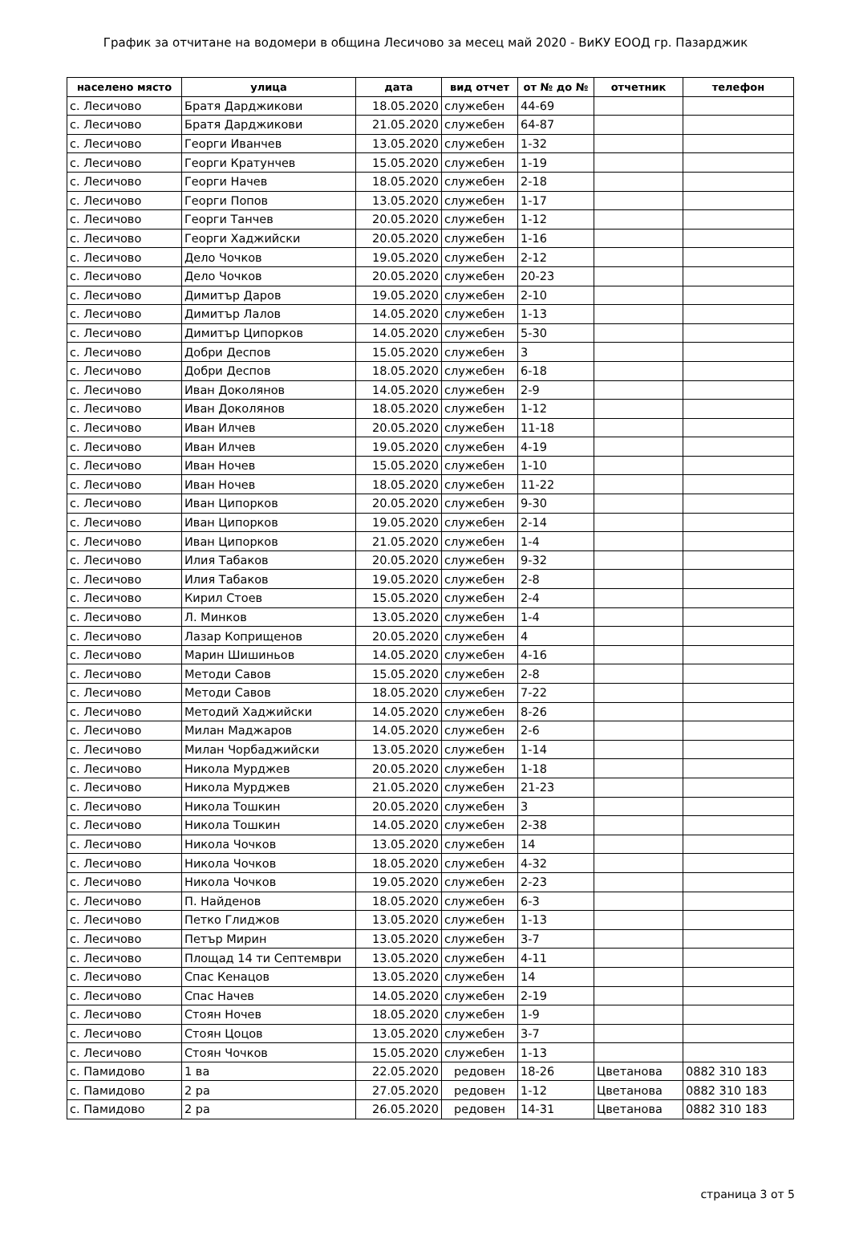График за отчитане на водомери в община Лесичово за месец май 2020 - ВиКУ ЕООД гр. Пазарджик
| населено място | улица | дата | вид отчет | от № до № | отчетник | телефон |
| --- | --- | --- | --- | --- | --- | --- |
| с. Лесичово | Братя Дарджикови | 18.05.2020 | служебен | 44-69 | | |
| с. Лесичово | Братя Дарджикови | 21.05.2020 | служебен | 64-87 | | |
| с. Лесичово | Георги Иванчев | 13.05.2020 | служебен | 1-32 | | |
| с. Лесичово | Георги Кратунчев | 15.05.2020 | служебен | 1-19 | | |
| с. Лесичово | Георги Начев | 18.05.2020 | служебен | 2-18 | | |
| с. Лесичово | Георги Попов | 13.05.2020 | служебен | 1-17 | | |
| с. Лесичово | Георги Танчев | 20.05.2020 | служебен | 1-12 | | |
| с. Лесичово | Георги Хаджийски | 20.05.2020 | служебен | 1-16 | | |
| с. Лесичово | Дело Чочков | 19.05.2020 | служебен | 2-12 | | |
| с. Лесичово | Дело Чочков | 20.05.2020 | служебен | 20-23 | | |
| с. Лесичово | Димитър Даров | 19.05.2020 | служебен | 2-10 | | |
| с. Лесичово | Димитър Лалов | 14.05.2020 | служебен | 1-13 | | |
| с. Лесичово | Димитър Ципорков | 14.05.2020 | служебен | 5-30 | | |
| с. Лесичово | Добри Деспов | 15.05.2020 | служебен | 3 | | |
| с. Лесичово | Добри Деспов | 18.05.2020 | служебен | 6-18 | | |
| с. Лесичово | Иван Доколянов | 14.05.2020 | служебен | 2-9 | | |
| с. Лесичово | Иван Доколянов | 18.05.2020 | служебен | 1-12 | | |
| с. Лесичово | Иван Илчев | 20.05.2020 | служебен | 11-18 | | |
| с. Лесичово | Иван Илчев | 19.05.2020 | служебен | 4-19 | | |
| с. Лесичово | Иван Ночев | 15.05.2020 | служебен | 1-10 | | |
| с. Лесичово | Иван Ночев | 18.05.2020 | служебен | 11-22 | | |
| с. Лесичово | Иван Ципорков | 20.05.2020 | служебен | 9-30 | | |
| с. Лесичово | Иван Ципорков | 19.05.2020 | служебен | 2-14 | | |
| с. Лесичово | Иван Ципорков | 21.05.2020 | служебен | 1-4 | | |
| с. Лесичово | Илия Табаков | 20.05.2020 | служебен | 9-32 | | |
| с. Лесичово | Илия Табаков | 19.05.2020 | служебен | 2-8 | | |
| с. Лесичово | Кирил Стоев | 15.05.2020 | служебен | 2-4 | | |
| с. Лесичово | Л. Минков | 13.05.2020 | служебен | 1-4 | | |
| с. Лесичово | Лазар Коприщенов | 20.05.2020 | служебен | 4 | | |
| с. Лесичово | Марин Шишиньов | 14.05.2020 | служебен | 4-16 | | |
| с. Лесичово | Методи Савов | 15.05.2020 | служебен | 2-8 | | |
| с. Лесичово | Методи Савов | 18.05.2020 | служебен | 7-22 | | |
| с. Лесичово | Методий Хаджийски | 14.05.2020 | служебен | 8-26 | | |
| с. Лесичово | Милан Маджаров | 14.05.2020 | служебен | 2-6 | | |
| с. Лесичово | Милан Чорбаджийски | 13.05.2020 | служебен | 1-14 | | |
| с. Лесичово | Никола Мурджев | 20.05.2020 | служебен | 1-18 | | |
| с. Лесичово | Никола Мурджев | 21.05.2020 | служебен | 21-23 | | |
| с. Лесичово | Никола Тошкин | 20.05.2020 | служебен | 3 | | |
| с. Лесичово | Никола Тошкин | 14.05.2020 | служебен | 2-38 | | |
| с. Лесичово | Никола Чочков | 13.05.2020 | служебен | 14 | | |
| с. Лесичово | Никола Чочков | 18.05.2020 | служебен | 4-32 | | |
| с. Лесичово | Никола Чочков | 19.05.2020 | служебен | 2-23 | | |
| с. Лесичово | П. Найденов | 18.05.2020 | служебен | 6-3 | | |
| с. Лесичово | Петко Глиджов | 13.05.2020 | служебен | 1-13 | | |
| с. Лесичово | Петър Мирин | 13.05.2020 | служебен | 3-7 | | |
| с. Лесичово | Площад 14 ти Септември | 13.05.2020 | служебен | 4-11 | | |
| с. Лесичово | Спас Кенацов | 13.05.2020 | служебен | 14 | | |
| с. Лесичово | Спас Начев | 14.05.2020 | служебен | 2-19 | | |
| с. Лесичово | Стоян Ночев | 18.05.2020 | служебен | 1-9 | | |
| с. Лесичово | Стоян Цоцов | 13.05.2020 | служебен | 3-7 | | |
| с. Лесичово | Стоян Чочков | 15.05.2020 | служебен | 1-13 | | |
| с. Памидово | 1 ва | 22.05.2020 | редовен | 18-26 | Цветанова | 0882 310 183 |
| с. Памидово | 2 ра | 27.05.2020 | редовен | 1-12 | Цветанова | 0882 310 183 |
| с. Памидово | 2 ра | 26.05.2020 | редовен | 14-31 | Цветанова | 0882 310 183 |
страница 3 от 5